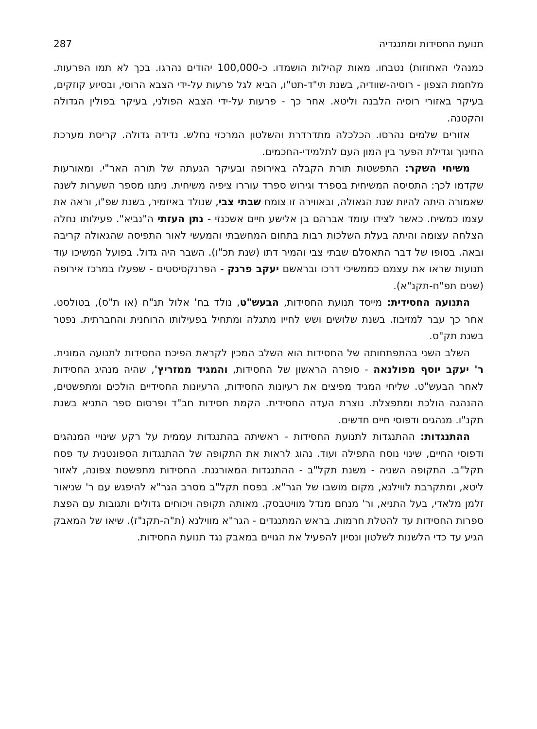תנועת החסידות ומתנגדיה 287
כמנהלי האחוזות) נטבחו. מאות קהילות הושמדו. כ-100,000 יהודים נהרגו. בכך לא תמו הפרעות. מלחמת הצפון - רוסיה-שוודיה, בשנת תי"ד-תט"ו, הביא לגל פרעות על-ידי הצבא הרוסי, ובסיוע קוזקים, בעיקר באזורי רוסיה הלבנה וליטא. אחר כך - פרעות על-ידי הצבא הפולני, בעיקר בפולין הגדולה והקטנה.
אזורים שלמים נהרסו. הכלכלה מתדרדרת והשלטון המרכזי נחלש. נדידה גדולה. קריסת מערכת החינוך וגדילת הפער בין המון העם לתלמידי-החכמים.
משיחי השקר: התפשטות תורת הקבלה באירופה ובעיקר הגעתה של תורה האר"י. ומאורעות שקדמו לכך: התסיסה המשיחית בספרד וגירוש ספרד עוררו ציפיה משיחית. ניתנו מספר השערות לשנה שאמורה היתה להיות שנת הגאולה, ובאווירה זו צומח שבתי צבי, שנולד באיזמיר, בשנת שפ"ו, וראה את עצמו כמשיח. כאשר לצידו עומד אברהם בן אלישע חיים אשכנזי - נתן העזתי ה"נביא". פעילותו נחלה הצלחה עצומה והיתה בעלת השלכות רבות בתחום המחשבתי והמעשי לאור התפיסה שהגאולה קריבה ובאה. בסופו של דבר התאסלם שבתי צבי והמיר דתו (שנת תכ"ו). השבר היה גדול. בפועל המשיכו עוד תנועות שראו את עצמם כממשיכי דרכו ובראשם יעקב פרנק - הפרנקסיסטים - שפעלו במרכז אירופה (שנים תפ"ח-תקנ"א).
התנועה החסידית: מייסד תנועת החסידות, הבעש"ט, נולד בח' אלול תנ"ח (או ת"ס), בטולסט. אחר כך עבר למזיבוז. בשנת שלושים ושש לחייו מתגלה ומתחיל בפעילותו הרוחנית והחברתית. נפטר בשנת תק"ס.
השלב השני בהתפתחותה של החסידות הוא השלב המכין לקראת הפיכת החסידות לתנועה המונית. ר' יעקב יוסף מפולנאה - סופרה הראשון של החסידות, והמגיד ממזריץ', שהיה מנהיג החסידות לאחר הבעש"ט. שליחי המגיד מפיצים את רעיונות החסידות, הרעיונות החסידיים הולכים ומתפשטים, ההנהגה הולכת ומתפצלת. נוצרת העדה החסידית. הקמת חסידות חב"ד ופרסום ספר התניא בשנת תקנ"ו. מנהגים ודפוסי חיים חדשים.
ההתנגדות: ההתנגדות לתנועת החסידות - ראשיתה בהתנגדות עממית על רקע שינויי המנהגים ודפוסי החיים, שינוי נוסח התפילה ועוד. נהוג לראות את התקופה של ההתנגדות הספונטנית עד פסח תקל"ב. התקופה השניה - משנת תקל"ב - ההתנגדות המאורגנת. החסידות מתפשטת צפונה, לאזור ליטא, ומתקרבת לווילנא, מקום מושבו של הגר"א. בפסח תקל"ב מסרב הגר"א להיפגש עם ר' שניאור זלמן מלאדי, בעל התניא, ור' מנחם מנדל מוויטבסק. מאותה תקופה ויכוחים גדולים ותגובות עם הפצת ספרות החסידות עד להטלת חרמות. בראש המתנגדים - הגר"א מווילנא (ת"ה-תקנ"ז). שיאו של המאבק הגיע עד כדי הלשנות לשלטון ונסיון להפעיל את הגויים במאבק נגד תנועת החסידות.